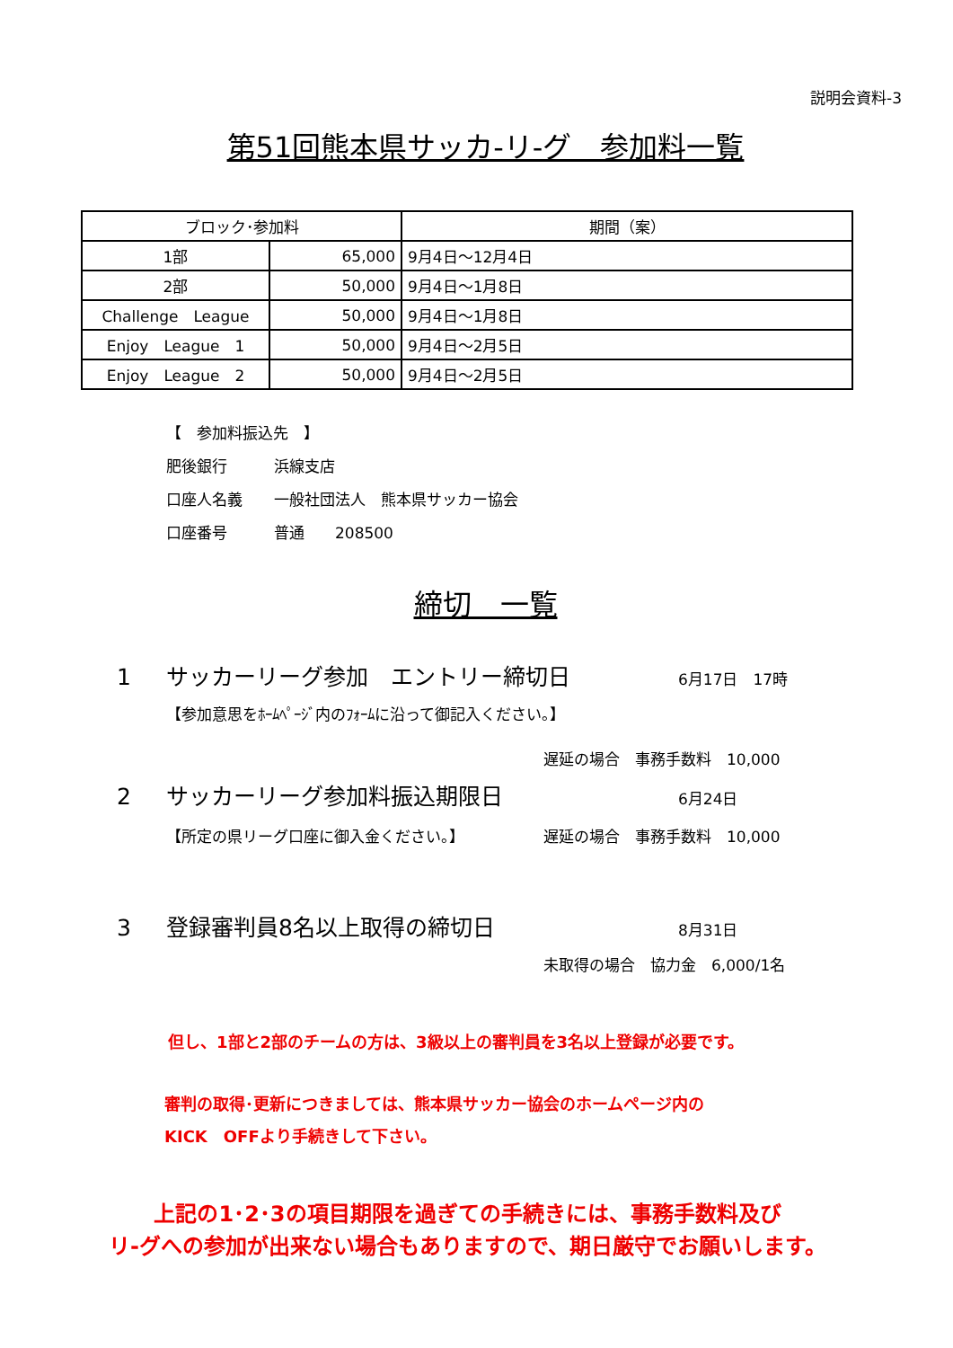説明会資料-3
第51回熊本県サッカ-リ-グ　参加料一覧
| ブロック･参加料 | | 期間（案） |
| --- | --- | --- |
| 1部 | 65,000 | 9月4日～12月4日 |
| 2部 | 50,000 | 9月4日～1月8日 |
| Challenge League | 50,000 | 9月4日～1月8日 |
| Enjoy League 1 | 50,000 | 9月4日～2月5日 |
| Enjoy League 2 | 50,000 | 9月4日～2月5日 |
【　参加料振込先　】
肥後銀行 浜線支店
口座人名義 一般社団法人　熊本県サッカー協会
口座番号 普通　　208500
締切　一覧
1 サッカーリーグ参加　エントリー締切日 6月17日　17時
【参加意思をﾎｰﾑﾍﾟｰｼﾞ内のﾌｫｰﾑに沿って御記入ください。】
遅延の場合　事務手数料　10,000
2 サッカーリーグ参加料振込期限日 6月24日
【所定の県リーグ口座に御入金ください。】 遅延の場合　事務手数料　10,000
3 登録審判員8名以上取得の締切日 8月31日
未取得の場合　協力金　6,000/1名
但し、1部と2部のチームの方は、3級以上の審判員を3名以上登録が必要です。
審判の取得･更新につきましては、熊本県サッカー協会のホームページ内の
KICK　OFFより手続きして下さい。
上記の1･2･3の項目期限を過ぎての手続きには、事務手数料及び
リ-グへの参加が出来ない場合もありますので、期日厳守でお願いします。